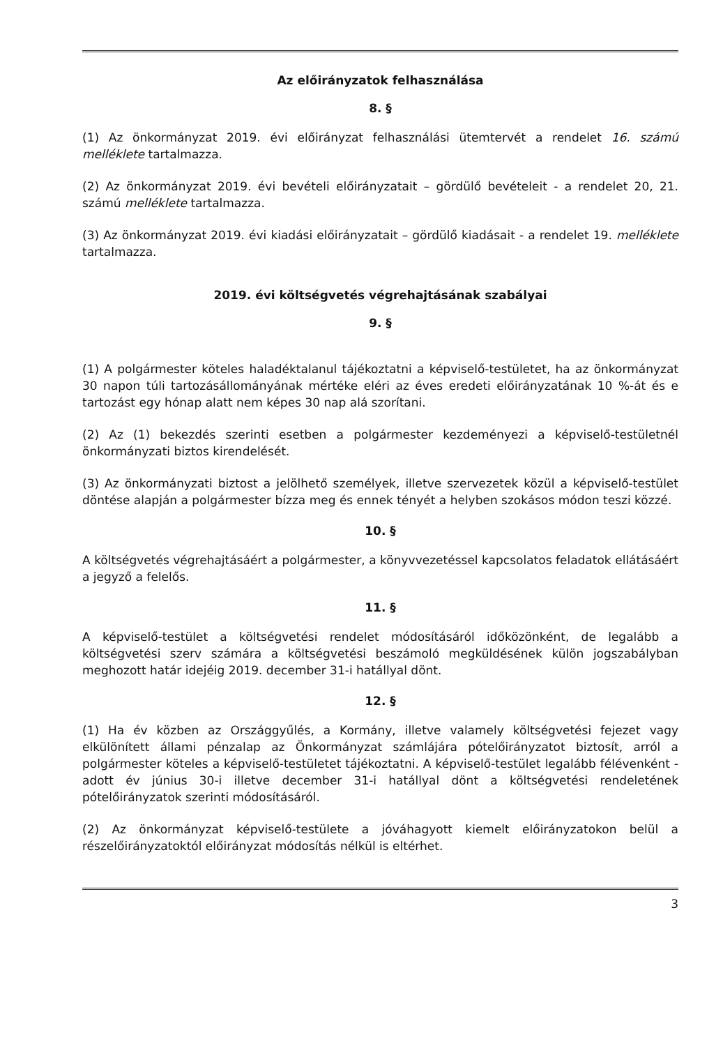Az előirányzatok felhasználása
8. §
(1) Az önkormányzat 2019. évi előirányzat felhasználási ütemtervét a rendelet 16. számú melléklete tartalmazza.
(2) Az önkormányzat 2019. évi bevételi előirányzatait – gördülő bevételeit - a rendelet 20, 21. számú melléklete tartalmazza.
(3) Az önkormányzat 2019. évi kiadási előirányzatait – gördülő kiadásait - a rendelet 19. melléklete tartalmazza.
2019. évi költségvetés végrehajtásának szabályai
9. §
(1) A polgármester köteles haladéktalanul tájékoztatni a képviselő-testületet, ha az önkormányzat 30 napon túli tartozásállományának mértéke eléri az éves eredeti előirányzatának 10 %-át és e tartozást egy hónap alatt nem képes 30 nap alá szorítani.
(2) Az (1) bekezdés szerinti esetben a polgármester kezdeményezi a képviselő-testületnél önkormányzati biztos kirendelését.
(3) Az önkormányzati biztost a jelölhető személyek, illetve szervezetek közül a képviselő-testület döntése alapján a polgármester bízza meg és ennek tényét a helyben szokásos módon teszi közzé.
10. §
A költségvetés végrehajtásáért a polgármester, a könyvvezetéssel kapcsolatos feladatok ellátásáért a jegyző a felelős.
11. §
A képviselő-testület a költségvetési rendelet módosításáról időközönként, de legalább a költségvetési szerv számára a költségvetési beszámoló megküldésének külön jogszabályban meghozott határ idejéig 2019. december 31-i hatállyal dönt.
12. §
(1) Ha év közben az Országgyűlés, a Kormány, illetve valamely költségvetési fejezet vagy elkülönített állami pénzalap az Önkormányzat számlájára pótelőirányzatot biztosít, arról a polgármester köteles a képviselő-testületet tájékoztatni. A képviselő-testület legalább félévenként - adott év június 30-i illetve december 31-i hatállyal dönt a költségvetési rendeletének pótelőirányzatok szerinti módosításáról.
(2) Az önkormányzat képviselő-testülete a jóváhagyott kiemelt előirányzatokon belül a részelőirányzatoktól előirányzat módosítás nélkül is eltérhet.
3